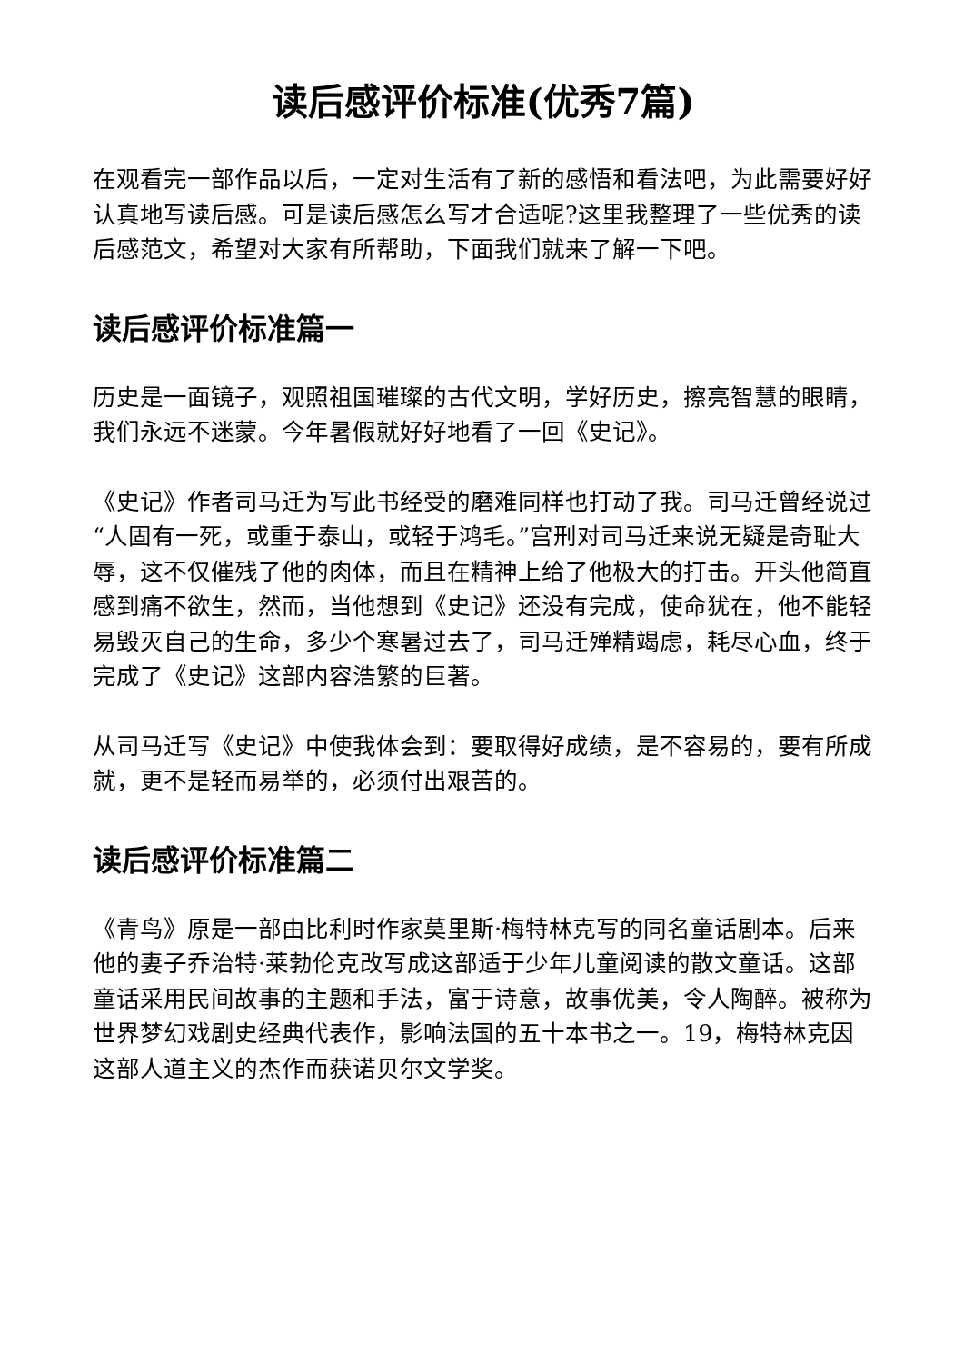读后感评价标准(优秀7篇)
在观看完一部作品以后，一定对生活有了新的感悟和看法吧，为此需要好好认真地写读后感。可是读后感怎么写才合适呢?这里我整理了一些优秀的读后感范文，希望对大家有所帮助，下面我们就来了解一下吧。
读后感评价标准篇一
历史是一面镜子，观照祖国璀璨的古代文明，学好历史，擦亮智慧的眼睛，我们永远不迷蒙。今年暑假就好好地看了一回《史记》。
《史记》作者司马迁为写此书经受的磨难同样也打动了我。司马迁曾经说过“人固有一死，或重于泰山，或轻于鸿毛。”宫刑对司马迁来说无疑是奇耻大辱，这不仅催残了他的肉体，而且在精神上给了他极大的打击。开头他简直感到痛不欲生，然而，当他想到《史记》还没有完成，使命犹在，他不能轻易毁灭自己的生命，多少个寒暑过去了，司马迁殚精竭虑，耗尽心血，终于完成了《史记》这部内容浩繁的巨著。
从司马迁写《史记》中使我体会到：要取得好成绩，是不容易的，要有所成就，更不是轻而易举的，必须付出艰苦的。
读后感评价标准篇二
《青鸟》原是一部由比利时作家莫里斯·梅特林克写的同名童话剧本。后来他的妻子乔治特·莱勃伦克改写成这部适于少年儿童阅读的散文童话。这部童话采用民间故事的主题和手法，富于诗意，故事优美，令人陶醉。被称为世界梦幻戏剧史经典代表作，影响法国的五十本书之一。19，梅特林克因这部人道主义的杰作而获诺贝尔文学奖。